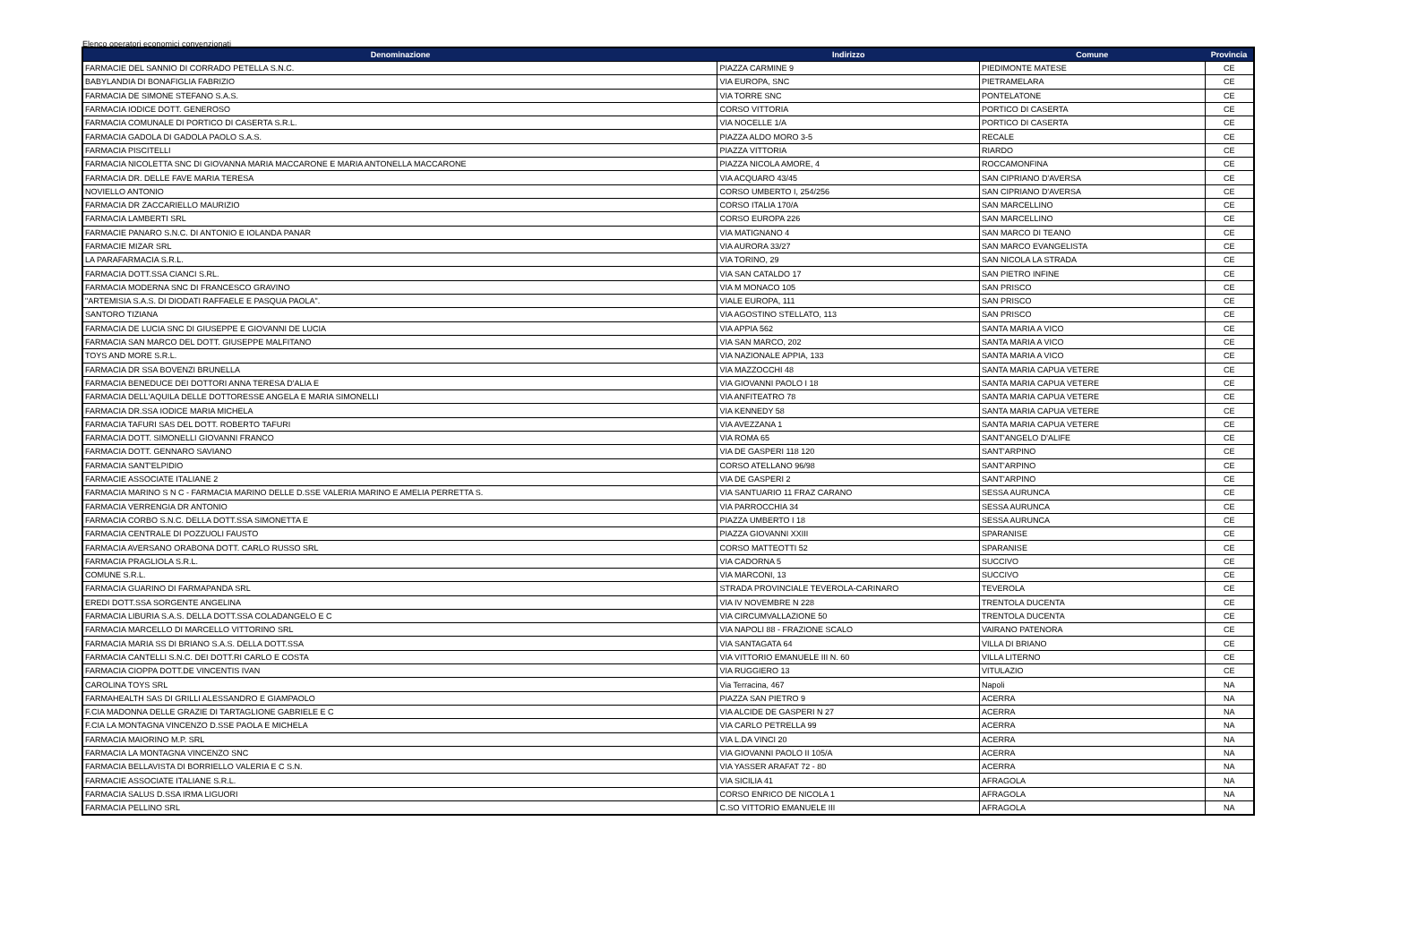Elenco operatori economici convenzionati
| Denominazione | Indirizzo | Comune | Provincia |
| --- | --- | --- | --- |
| FARMACIE DEL SANNIO DI CORRADO PETELLA S.N.C. | PIAZZA CARMINE 9 | PIEDIMONTE MATESE | CE |
| BABYLANDIA DI BONAFIGLIA FABRIZIO | VIA EUROPA, SNC | PIETRAMELARA | CE |
| FARMACIA DE SIMONE STEFANO S.A.S. | VIA TORRE SNC | PONTELATONE | CE |
| FARMACIA IODICE DOTT. GENEROSO | CORSO VITTORIA | PORTICO DI CASERTA | CE |
| FARMACIA COMUNALE DI PORTICO DI CASERTA S.R.L. | VIA NOCELLE 1/A | PORTICO DI CASERTA | CE |
| FARMACIA GADOLA DI GADOLA PAOLO S.A.S. | PIAZZA ALDO MORO 3-5 | RECALE | CE |
| FARMACIA PISCITELLI | PIAZZA VITTORIA | RIARDO | CE |
| FARMACIA NICOLETTA SNC DI GIOVANNA MARIA MACCARONE E MARIA ANTONELLA MACCARONE | PIAZZA NICOLA AMORE, 4 | ROCCAMONFINA | CE |
| FARMACIA DR. DELLE FAVE MARIA TERESA | VIA ACQUARO 43/45 | SAN CIPRIANO D'AVERSA | CE |
| NOVIELLO ANTONIO | CORSO UMBERTO I, 254/256 | SAN CIPRIANO D'AVERSA | CE |
| FARMACIA DR ZACCARIELLO MAURIZIO | CORSO ITALIA 170/A | SAN MARCELLINO | CE |
| FARMACIA LAMBERTI SRL | CORSO EUROPA 226 | SAN MARCELLINO | CE |
| FARMACIE PANARO S.N.C. DI ANTONIO E IOLANDA PANAR | VIA MATIGNANO 4 | SAN MARCO DI TEANO | CE |
| FARMACIE MIZAR SRL | VIA AURORA 33/27 | SAN MARCO EVANGELISTA | CE |
| LA PARAFARMACIA S.R.L. | VIA TORINO, 29 | SAN NICOLA LA STRADA | CE |
| FARMACIA DOTT.SSA CIANCI S.RL. | VIA SAN CATALDO 17 | SAN PIETRO INFINE | CE |
| FARMACIA MODERNA SNC DI FRANCESCO GRAVINO | VIA M MONACO 105 | SAN PRISCO | CE |
| "ARTEMISIA S.A.S. DI DIODATI RAFFAELE E PASQUA PAOLA". | VIALE EUROPA, 111 | SAN PRISCO | CE |
| SANTORO TIZIANA | VIA AGOSTINO STELLATO, 113 | SAN PRISCO | CE |
| FARMACIA DE LUCIA SNC DI GIUSEPPE E GIOVANNI DE LUCIA | VIA APPIA 562 | SANTA MARIA A VICO | CE |
| FARMACIA SAN MARCO DEL DOTT. GIUSEPPE MALFITANO | VIA SAN MARCO, 202 | SANTA MARIA A VICO | CE |
| TOYS AND MORE S.R.L. | VIA NAZIONALE APPIA, 133 | SANTA MARIA A VICO | CE |
| FARMACIA DR SSA BOVENZI BRUNELLA | VIA MAZZOCCHI 48 | SANTA MARIA CAPUA VETERE | CE |
| FARMACIA BENEDUCE DEI DOTTORI ANNA TERESA D'ALIA E | VIA GIOVANNI PAOLO I 18 | SANTA MARIA CAPUA VETERE | CE |
| FARMACIA DELL'AQUILA DELLE DOTTORESSE ANGELA E MARIA SIMONELLI | VIA ANFITEATRO 78 | SANTA MARIA CAPUA VETERE | CE |
| FARMACIA DR.SSA IODICE MARIA MICHELA | VIA KENNEDY 58 | SANTA MARIA CAPUA VETERE | CE |
| FARMACIA TAFURI SAS DEL DOTT. ROBERTO TAFURI | VIA AVEZZANA 1 | SANTA MARIA CAPUA VETERE | CE |
| FARMACIA DOTT. SIMONELLI GIOVANNI FRANCO | VIA ROMA 65 | SANT'ANGELO D'ALIFE | CE |
| FARMACIA DOTT. GENNARO SAVIANO | VIA DE GASPERI 118 120 | SANT'ARPINO | CE |
| FARMACIA SANT'ELPIDIO | CORSO ATELLANO 96/98 | SANT'ARPINO | CE |
| FARMACIE ASSOCIATE ITALIANE 2 | VIA DE GASPERI 2 | SANT'ARPINO | CE |
| FARMACIA MARINO S N C - FARMACIA MARINO DELLE D.SSE VALERIA MARINO E AMELIA PERRETTA S. | VIA SANTUARIO 11 FRAZ CARANO | SESSA AURUNCA | CE |
| FARMACIA VERRENGIA DR ANTONIO | VIA PARROCCHIA 34 | SESSA AURUNCA | CE |
| FARMACIA CORBO S.N.C. DELLA DOTT.SSA SIMONETTA E | PIAZZA UMBERTO I 18 | SESSA AURUNCA | CE |
| FARMACIA CENTRALE DI POZZUOLI FAUSTO | PIAZZA GIOVANNI XXIII | SPARANISE | CE |
| FARMACIA AVERSANO ORABONA DOTT. CARLO RUSSO SRL | CORSO MATTEOTTI 52 | SPARANISE | CE |
| FARMACIA PRAGLIOLA S.R.L. | VIA CADORNA 5 | SUCCIVO | CE |
| COMUNE S.R.L. | VIA MARCONI, 13 | SUCCIVO | CE |
| FARMACIA GUARINO DI FARMAPANDA SRL | STRADA PROVINCIALE TEVEROLA-CARINARO | TEVEROLA | CE |
| EREDI DOTT.SSA SORGENTE ANGELINA | VIA IV NOVEMBRE N 228 | TRENTOLA DUCENTA | CE |
| FARMACIA LIBURIA S.A.S. DELLA DOTT.SSA COLADANGELO E C | VIA CIRCUMVALLAZIONE 50 | TRENTOLA DUCENTA | CE |
| FARMACIA MARCELLO DI MARCELLO VITTORINO SRL | VIA NAPOLI 88 - FRAZIONE SCALO | VAIRANO PATENORA | CE |
| FARMACIA MARIA SS DI BRIANO S.A.S. DELLA DOTT.SSA | VIA SANTAGATA 64 | VILLA DI BRIANO | CE |
| FARMACIA CANTELLI S.N.C. DEI DOTT.RI CARLO E COSTA | VIA VITTORIO EMANUELE III N. 60 | VILLA LITERNO | CE |
| FARMACIA CIOPPA DOTT.DE VINCENTIS IVAN | VIA RUGGIERO 13 | VITULAZIO | CE |
| CAROLINA TOYS SRL | Via Terracina, 467 | Napoli | NA |
| FARMAHEALTH SAS DI GRILLI ALESSANDRO E GIAMPAOLO | PIAZZA SAN PIETRO 9 | ACERRA | NA |
| F.CIA MADONNA DELLE GRAZIE DI TARTAGLIONE GABRIELE E C | VIA ALCIDE DE GASPERI N 27 | ACERRA | NA |
| F.CIA LA MONTAGNA VINCENZO D.SSE PAOLA E MICHELA | VIA CARLO PETRELLA 99 | ACERRA | NA |
| FARMACIA MAIORINO M.P. SRL | VIA L.DA VINCI 20 | ACERRA | NA |
| FARMACIA LA MONTAGNA VINCENZO SNC | VIA GIOVANNI PAOLO II 105/A | ACERRA | NA |
| FARMACIA BELLAVISTA DI BORRIELLO VALERIA E C S.N. | VIA YASSER ARAFAT 72 - 80 | ACERRA | NA |
| FARMACIE ASSOCIATE ITALIANE S.R.L. | VIA SICILIA 41 | AFRAGOLA | NA |
| FARMACIA SALUS D.SSA IRMA LIGUORI | CORSO ENRICO DE NICOLA 1 | AFRAGOLA | NA |
| FARMACIA PELLINO SRL | C.SO VITTORIO EMANUELE III | AFRAGOLA | NA |